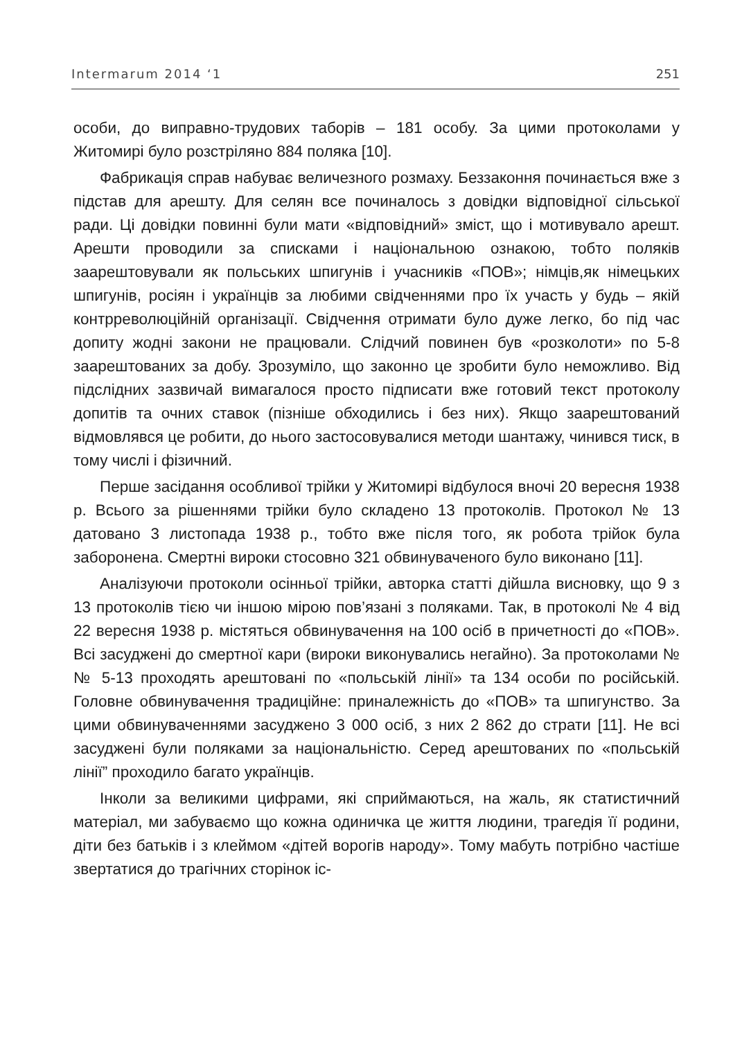Intermarum 2014 ‘1 251
особи, до виправно-трудових таборів – 181 особу. За цими протоколами у Житомирі було розстріляно 884 поляка [10].
Фабрикація справ набуває величезного розмаху. Беззаконня починається вже з підстав для арешту. Для селян все починалось з довідки відповідної сільської ради. Ці довідки повинні були мати «відповідний» зміст, що і мотивувало арешт. Арешти проводили за списками і національною ознакою, тобто поляків заарештовували як польських шпигунів і учасників «ПОВ»; німців,як німецьких шпигунів, росіян і українців за любими свідченнями про їх участь у будь – якій контрреволюційній організації. Свідчення отримати було дуже легко, бо під час допиту жодні закони не працювали. Слідчий повинен був «розколоти» по 5-8 заарештованих за добу. Зрозуміло, що законно це зробити було неможливо. Від підслідних зазвичай вимагалося просто підписати вже готовий текст протоколу допитів та очних ставок (пізніше обходились і без них). Якщо заарештований відмовлявся це робити, до нього застосовувалися методи шантажу, чинився тиск, в тому числі і фізичний.
Перше засідання особливої трійки у Житомирі відбулося вночі 20 вересня 1938 р. Всього за рішеннями трійки було складено 13 протоколів. Протокол № 13 датовано 3 листопада 1938 р., тобто вже після того, як робота трійок була заборонена. Смертні вироки стосовно 321 обвинуваченого було виконано [11].
Аналізуючи протоколи осінньої трійки, авторка статті дійшла висновку, що 9 з 13 протоколів тією чи іншою мірою пов’язані з поляками. Так, в протоколі № 4 від 22 вересня 1938 р. містяться обвинувачення на 100 осіб в причетності до «ПОВ». Всі засуджені до смертної кари (вироки виконувались негайно). За протоколами №№ 5-13 проходять арештовані по «польській лінії» та 134 особи по російській. Головне обвинувачення традиційне: приналежність до «ПОВ» та шпигунство. За цими обвинуваченнями засуджено 3 000 осіб, з них 2 862 до страти [11]. Не всі засуджені були поляками за національністю. Серед арештованих по «польській лінії” проходило багато українців.
Інколи за великими цифрами, які сприймаються, на жаль, як статистичний матеріал, ми забуваємо що кожна одиничка це життя людини, трагедія її родини, діти без батьків і з клеймом «дітей ворогів народу». Тому мабуть потрібно частіше звертатися до трагічних сторінок іс-